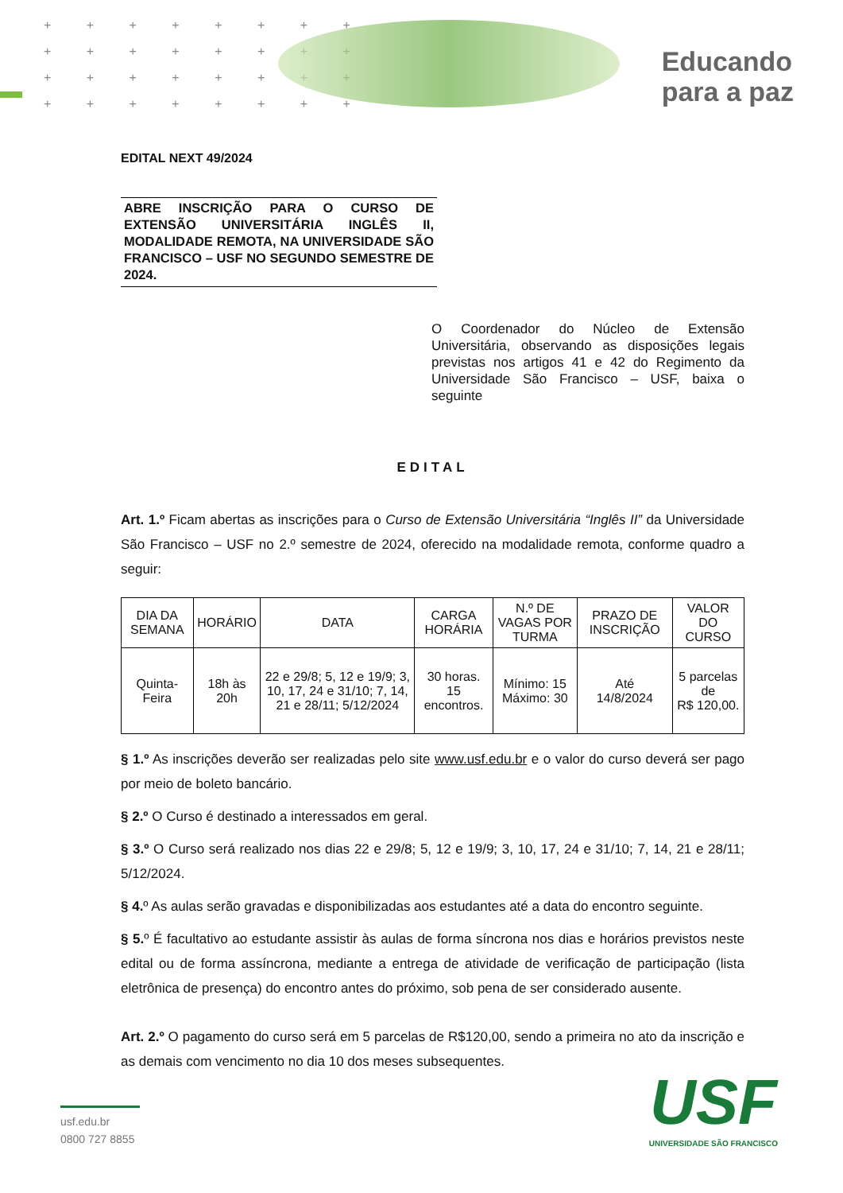+ + + + + + + +
+ + + + + + + +
+ + + + + + + +
+ + + + + + + +
Educando
para a paz
EDITAL NEXT 49/2024
ABRE INSCRIÇÃO PARA O CURSO DE EXTENSÃO UNIVERSITÁRIA INGLÊS II, MODALIDADE REMOTA, NA UNIVERSIDADE SÃO FRANCISCO – USF NO SEGUNDO SEMESTRE DE 2024.
O Coordenador do Núcleo de Extensão Universitária, observando as disposições legais previstas nos artigos 41 e 42 do Regimento da Universidade São Francisco – USF, baixa o seguinte
EDITAL
Art. 1.º Ficam abertas as inscrições para o Curso de Extensão Universitária “Inglês II” da Universidade São Francisco – USF no 2.º semestre de 2024, oferecido na modalidade remota, conforme quadro a seguir:
| DIA DA SEMANA | HORÁRIO | DATA | CARGA HORÁRIA | N.º DE VAGAS POR TURMA | PRAZO DE INSCRIÇÃO | VALOR DO CURSO |
| --- | --- | --- | --- | --- | --- | --- |
| Quinta-Feira | 18h às 20h | 22 e 29/8; 5, 12 e 19/9; 3, 10, 17, 24 e 31/10; 7, 14, 21 e 28/11; 5/12/2024 | 30 horas. 15 encontros. | Mínimo: 15 Máximo: 30 | Até 14/8/2024 | 5 parcelas de R$ 120,00. |
§ 1.º As inscrições deverão ser realizadas pelo site www.usf.edu.br e o valor do curso deverá ser pago por meio de boleto bancário.
§ 2.º O Curso é destinado a interessados em geral.
§ 3.º O Curso será realizado nos dias 22 e 29/8; 5, 12 e 19/9; 3, 10, 17, 24 e 31/10; 7, 14, 21 e 28/11; 5/12/2024.
§ 4. º As aulas serão gravadas e disponibilizadas aos estudantes até a data do encontro seguinte.
§ 5. º É facultativo ao estudante assistir às aulas de forma síncrona nos dias e horários previstos neste edital ou de forma assíncrona, mediante a entrega de atividade de verificação de participação (lista eletrônica de presença) do encontro antes do próximo, sob pena de ser considerado ausente.
Art. 2.º O pagamento do curso será em 5 parcelas de R$120,00, sendo a primeira no ato da inscrição e as demais com vencimento no dia 10 dos meses subsequentes.
usf.edu.br
0800 727 8855
USF
UNIVERSIDADE SÃO FRANCISCO